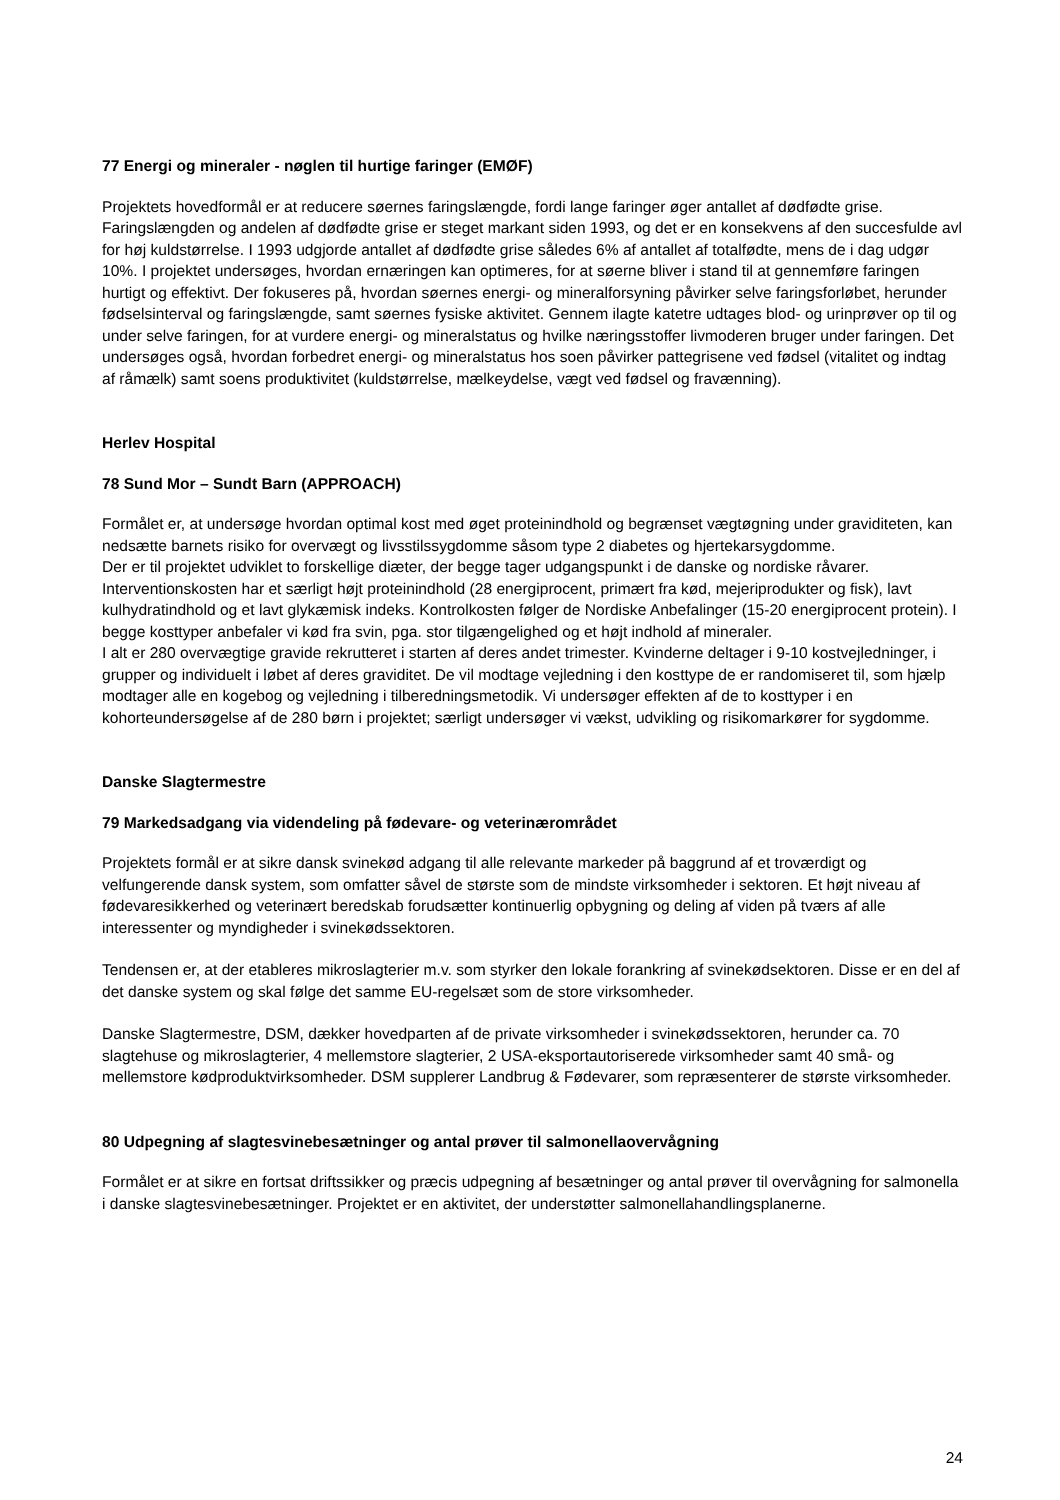77 Energi og mineraler - nøglen til hurtige faringer (EMØF)
Projektets hovedformål er at reducere søernes faringslængde, fordi lange faringer øger antallet af dødfødte grise. Faringslængden og andelen af dødfødte grise er steget markant siden 1993, og det er en konsekvens af den succesfulde avl for høj kuldstørrelse. I 1993 udgjorde antallet af dødfødte grise således 6% af antallet af totalfødte, mens de i dag udgør 10%. I projektet undersøges, hvordan ernæringen kan optimeres, for at søerne bliver i stand til at gennemføre faringen hurtigt og effektivt. Der fokuseres på, hvordan søernes energi- og mineralforsyning påvirker selve faringsforløbet, herunder fødselsinterval og faringslængde, samt søernes fysiske aktivitet. Gennem ilagte katetre udtages blod- og urinprøver op til og under selve faringen, for at vurdere energi- og mineralstatus og hvilke næringsstoffer livmoderen bruger under faringen. Det undersøges også, hvordan forbedret energi- og mineralstatus hos soen påvirker pattegrisene ved fødsel (vitalitet og indtag af råmælk) samt soens produktivitet (kuldstørrelse, mælkeydelse, vægt ved fødsel og fravænning).
Herlev Hospital
78 Sund Mor – Sundt Barn (APPROACH)
Formålet er, at undersøge hvordan optimal kost med øget proteinindhold og begrænset vægtøgning under graviditeten, kan nedsætte barnets risiko for overvægt og livsstilssygdomme såsom type 2 diabetes og hjertekarsygdomme.
Der er til projektet udviklet to forskellige diæter, der begge tager udgangspunkt i de danske og nordiske råvarer. Interventionskosten har et særligt højt proteinindhold (28 energiprocent, primært fra kød, mejeriprodukter og fisk), lavt kulhydratindhold og et lavt glykæmisk indeks. Kontrolkosten følger de Nordiske Anbefalinger (15-20 energiprocent protein). I begge kosttyper anbefaler vi kød fra svin, pga. stor tilgængelighed og et højt indhold af mineraler.
I alt er 280 overvægtige gravide rekrutteret i starten af deres andet trimester. Kvinderne deltager i 9-10 kostvejledninger, i grupper og individuelt i løbet af deres graviditet. De vil modtage vejledning i den kosttype de er randomiseret til, som hjælp modtager alle en kogebog og vejledning i tilberedningsmetodik. Vi undersøger effekten af de to kosttyper i en kohorteundersøgelse af de 280 børn i projektet; særligt undersøger vi vækst, udvikling og risikomarkører for sygdomme.
Danske Slagtermestre
79 Markedsadgang via videndeling på fødevare- og veterinærområdet
Projektets formål er at sikre dansk svinekød adgang til alle relevante markeder på baggrund af et troværdigt og velfungerende dansk system, som omfatter såvel de største som de mindste virksomheder i sektoren. Et højt niveau af fødevaresikkerhed og veterinært beredskab forudsætter kontinuerlig opbygning og deling af viden på tværs af alle interessenter og myndigheder i svinekødssektoren.
Tendensen er, at der etableres mikroslagterier m.v. som styrker den lokale forankring af svinekødsektoren. Disse er en del af det danske system og skal følge det samme EU-regelsæt som de store virksomheder.
Danske Slagtermestre, DSM, dækker hovedparten af de private virksomheder i svinekødssektoren, herunder ca. 70 slagtehuse og mikroslagterier, 4 mellemstore slagterier, 2 USA-eksportautoriserede virksomheder samt 40 små- og mellemstore kødproduktvirksomheder. DSM supplerer Landbrug & Fødevarer, som repræsenterer de største virksomheder.
80 Udpegning af slagtesvinebesætninger og antal prøver til salmonellaovervågning
Formålet er at sikre en fortsat driftssikker og præcis udpegning af besætninger og antal prøver til overvågning for salmonella i danske slagtesvinebesætninger. Projektet er en aktivitet, der understøtter salmonellahandlingsplanerne.
24